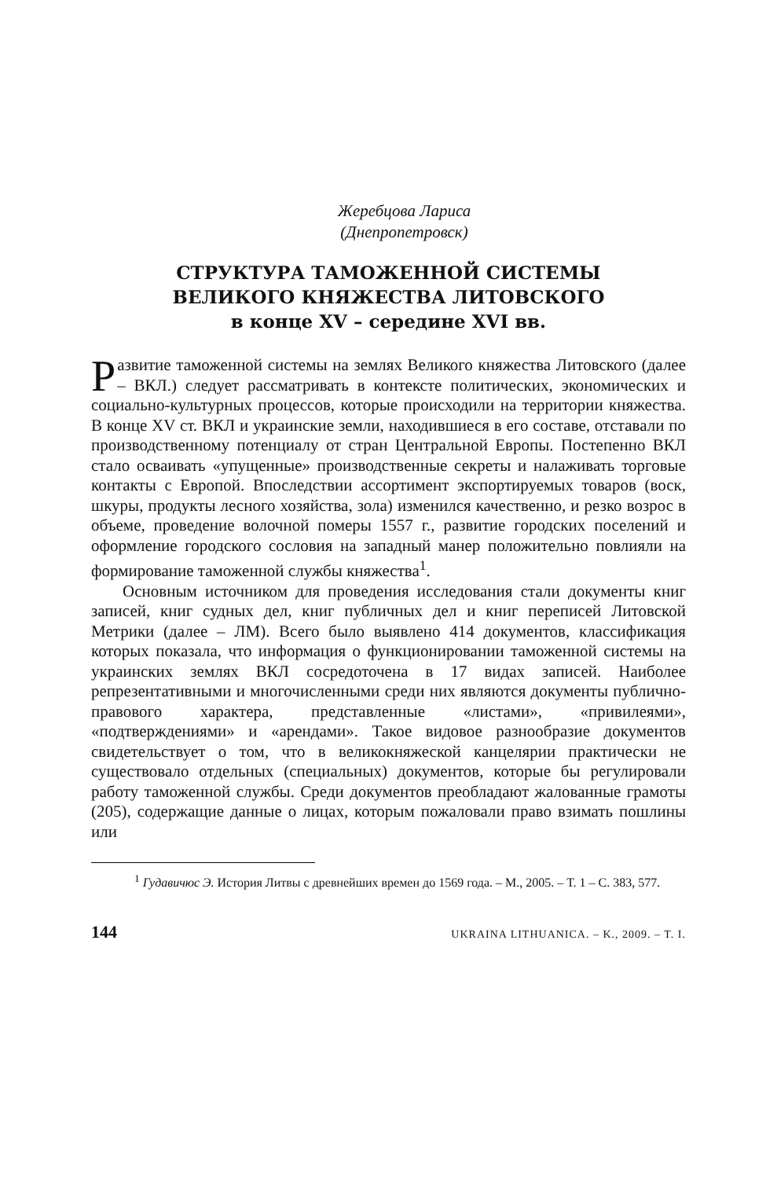Жеребцова Лариса
(Днепропетровск)
СТРУКТУРА ТАМОЖЕННОЙ СИСТЕМЫ
ВЕЛИКОГО КНЯЖЕСТВА ЛИТОВСКОГО
в конце XV – середине XVI вв.
Развитие таможенной системы на землях Великого княжества Литовского (далее – ВКЛ.) следует рассматривать в контексте политических, экономических и социально-культурных процессов, которые происходили на территории княжества. В конце XV ст. ВКЛ и украинские земли, находившиеся в его составе, отставали по производственному потенциалу от стран Центральной Европы. Постепенно ВКЛ стало осваивать «упущенные» производственные секреты и налаживать торговые контакты с Европой. Впоследствии ассортимент экспортируемых товаров (воск, шкуры, продукты лесного хозяйства, зола) изменился качественно, и резко возрос в объеме, проведение волочной померы 1557 г., развитие городских поселений и оформление городского сословия на западный манер положительно повлияли на формирование таможенной службы княжества<sup>1</sup>.
Основным источником для проведения исследования стали документы книг записей, книг судных дел, книг публичных дел и книг переписей Литовской Метрики (далее – ЛМ). Всего было выявлено 414 документов, классификация которых показала, что информация о функционировании таможенной системы на украинских землях ВКЛ сосредоточена в 17 видах записей. Наиболее репрезентативными и многочисленными среди них являются документы публично-правового характера, представленные «листами», «привилеями», «подтверждениями» и «арендами». Такое видовое разнообразие документов свидетельствует о том, что в великокняжеской канцелярии практически не существовало отдельных (специальных) документов, которые бы регулировали работу таможенной службы. Среди документов преобладают жалованные грамоты (205), содержащие данные о лицах, которым пожаловали право взимать пошлины или
<sup>1</sup> Гудавичюс Э. История Литвы с древнейших времен до 1569 года. – М., 2005. – Т. 1 – С. 383, 577.
144 UKRAINA LITHUANICA. – K., 2009. – T. I.